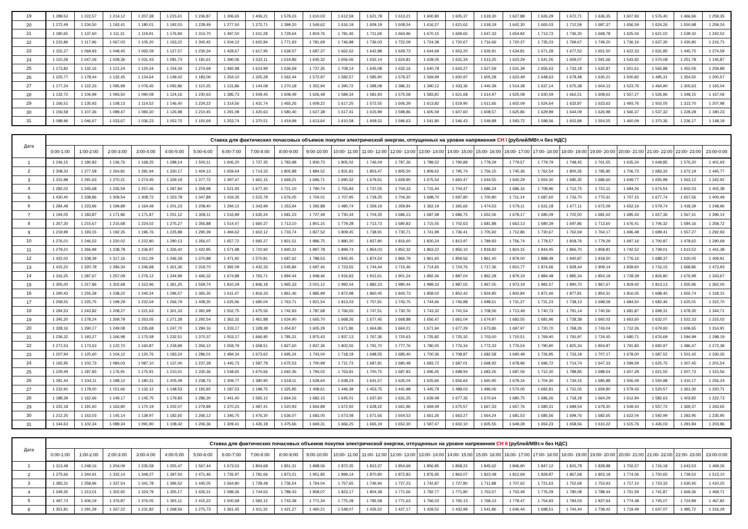| 19 | 1 289,53 | 1 222,57 | 1 214,12 | 1 207,38 | 1 215,61 | 1 236,87 | 1 306,65 | 1 406,21 | 1 579,23 | 1 610,03 | 1 612,59 | 1 621,78 | 1 613,21 | 1 600,80 | 1 605,37 | 1 619,30 | 1 627,88 | 1 626,29 | 1 672,71 | 1 636,35 | 1 607,93 | 1 576,40 | 1 466,66 | 1 259,35 |
| 20 | 1 272,49 | 1 234,50 | 1 193,41 | 1 180,01 | 1 192,03 | 1 228,49 | 1 277,50 | 1 272,71 | 1 399,20 | 1 549,62 | 1 616,19 | 1 609,19 | 1 608,54 | 1 616,27 | 1 621,62 | 1 618,19 | 1 642,30 | 1 665,03 | 1 712,59 | 1 687,37 | 1 656,59 | 1 624,26 | 1 550,98 | 1 259,24 |
| 21 | 1 180,65 | 1 137,60 | 1 111,31 | 1 119,91 | 1 176,84 | 1 314,70 | 1 497,50 | 1 611,28 | 1 729,64 | 1 819,76 | 1 781,46 | 1 711,69 | 1 664,96 | 1 670,15 | 1 669,65 | 1 647,33 | 1 654,84 | 1 713,73 | 1 736,30 | 1 668,78 | 1 625,04 | 1 621,02 | 1 539,32 | 1 242,52 |
| 22 | 1 215,86 | 1 117,96 | 1 067,03 | 1 105,20 | 1 163,22 | 1 300,45 | 1 504,12 | 1 602,84 | 1 771,93 | 1 781,69 | 1 746,88 | 1 736,03 | 1 722,09 | 1 724,38 | 1 720,67 | 1 716,66 | 1 720,37 | 1 735,23 | 1 769,67 | 1 749,20 | 1 736,16 | 1 637,30 | 1 430,80 | 1 216,71 |
| 23 | 1 152,27 | 1 069,93 | 1 048,45 | 1 065,09 | 1 127,57 | 1 230,34 | 1 428,67 | 1 617,95 | 1 639,57 | 1 687,37 | 1 662,52 | 1 642,88 | 1 629,73 | 1 644,69 | 1 653,20 | 1 626,91 | 1 634,81 | 1 671,28 | 1 677,52 | 1 651,50 | 1 622,33 | 1 631,85 | 1 445,75 | 1 274,59 |
| 24 | 1 110,28 | 1 047,06 | 1 028,36 | 1 031,43 | 1 081,73 | 1 181,61 | 1 390,06 | 1 532,11 | 1 619,86 | 1 645,32 | 1 656,06 | 1 632,14 | 1 624,81 | 1 628,05 | 1 631,34 | 1 613,25 | 1 623,29 | 1 641,05 | 1 659,07 | 1 591,66 | 1 543,92 | 1 570,08 | 1 251,78 | 1 145,87 |
| 25 | 1 173,82 | 1 132,16 | 1 121,24 | 1 120,24 | 1 154,34 | 1 274,69 | 1 492,98 | 1 614,99 | 1 636,69 | 1 737,35 | 1 708,14 | 1 645,08 | 1 632,16 | 1 640,78 | 1 643,27 | 1 627,59 | 1 631,39 | 1 656,63 | 1 733,18 | 1 632,87 | 1 551,61 | 1 565,88 | 1 452,06 | 1 259,89 |
| 26 | 1 225,77 | 1 178,44 | 1 132,45 | 1 124,64 | 1 149,42 | 1 183,06 | 1 254,10 | 1 325,28 | 1 562,44 | 1 572,97 | 1 582,57 | 1 585,90 | 1 579,37 | 1 569,99 | 1 600,97 | 1 605,28 | 1 623,49 | 1 648,63 | 1 678,48 | 1 630,21 | 1 500,82 | 1 495,31 | 1 354,50 | 1 200,57 |
| 27 | 1 177,24 | 1 122,33 | 1 095,99 | 1 076,45 | 1 092,86 | 1 110,25 | 1 131,86 | 1 144,08 | 1 270,18 | 1 352,94 | 1 390,72 | 1 398,08 | 1 386,31 | 1 390,12 | 1 433,36 | 1 440,39 | 1 514,38 | 1 637,14 | 1 675,38 | 1 604,13 | 1 523,76 | 1 464,90 | 1 305,63 | 1 165,04 |
| 28 | 1 132,72 | 1 106,99 | 1 093,50 | 1 090,08 | 1 124,16 | 1 230,63 | 1 385,73 | 1 509,45 | 1 608,49 | 1 626,48 | 1 589,34 | 1 581,93 | 1 575,58 | 1 583,81 | 1 621,68 | 1 614,97 | 1 625,08 | 1 630,59 | 1 662,51 | 1 608,62 | 1 557,27 | 1 526,96 | 1 348,15 | 1 167,06 |
| 29 | 1 166,51 | 1 135,93 | 1 108,13 | 1 114,52 | 1 146,40 | 1 224,22 | 1 314,56 | 1 431,74 | 1 465,26 | 1 609,22 | 1 617,25 | 1 572,55 | 1 606,29 | 1 613,82 | 1 619,90 | 1 611,66 | 1 602,09 | 1 624,64 | 1 633,87 | 1 623,63 | 1 493,76 | 1 502,05 | 1 313,70 | 1 207,98 |
| 30 | 1 156,58 | 1 107,36 | 1 089,47 | 1 084,30 | 1 126,98 | 1 210,45 | 1 291,08 | 1 420,63 | 1 580,40 | 1 627,38 | 1 617,41 | 1 615,99 | 1 598,86 | 1 605,59 | 1 607,60 | 1 608,57 | 1 625,86 | 1 629,89 | 1 644,09 | 1 626,98 | 1 566,37 | 1 537,32 | 1 228,28 | 1 180,23 |
| 31 | 1 088,96 | 1 046,67 | 1 033,67 | 1 036,23 | 1 052,75 | 1 150,69 | 1 253,74 | 1 370,51 | 1 419,99 | 1 613,64 | 1 610,58 | 1 609,52 | 1 596,63 | 1 541,80 | 1 546,43 | 1 549,88 | 1 593,72 | 1 598,56 | 1 602,89 | 1 554,55 | 1 460,09 | 1 370,36 | 1 236,17 | 1 148,19 |
| Дата | Ставка для фактических почасовых объемов покупки электрической энергии, отпущенных на уровне напряжения СН I (рублей/МВт.ч без НДС) | | | | | | | | | | | | | | | | | | | | | | | |
| --- | --- | --- | --- | --- | --- | --- | --- | --- | --- | --- | --- | --- | --- | --- | --- | --- | --- | --- | --- | --- | --- | --- | --- | --- |
| | 0:00-1:00 | 1:00-2:00 | 2:00-3:00 | 3:00-4:00 | 4:00-5:00 | 5:00-6:00 | 6:00-7:00 | 7:00-8:00 | 8:00-9:00 | 9:00-10:00 | 10:00- 11:00 | 11:00- 12:00 | 12:00- 13:00 | 13:00- 14:00 | 14:00- 15:00 | 15:00- 16:00 | 16:00- 17:00 | 17:00- 18:00 | 18:00- 19:00 | 19:00- 20:00 | 20:00- 21:00 | 21:00- 22:00 | 22:00- 23:00 | 23:00-0:00 |
| 1 | 1 246,15 | 1 180,83 | 1 136,76 | 1 168,25 | 1 288,14 | 1 500,11 | 1 606,20 | 1 737,35 | 1 783,98 | 1 830,73 | 1 805,02 | 1 746,04 | 1 787,36 | 1 789,52 | 1 790,89 | 1 778,29 | 1 779,57 | 1 779,79 | 1 748,45 | 1 761,55 | 1 635,24 | 1 648,85 | 1 576,20 | 1 401,93 |
| 2 | 1 308,33 | 1 277,58 | 1 264,81 | 1 281,94 | 1 330,17 | 1 404,13 | 1 659,64 | 1 714,33 | 1 805,88 | 1 884,52 | 1 831,81 | 1 803,47 | 1 805,50 | 1 809,62 | 1 795,74 | 1 756,15 | 1 745,36 | 1 762,54 | 1 800,35 | 1 785,85 | 1 706,73 | 1 683,32 | 1 672,19 | 1 445,77 |
| 3 | 1 315,98 | 1 291,63 | 1 270,21 | 1 274,45 | 1 329,19 | 1 377,72 | 1 497,47 | 1 661,15 | 1 669,21 | 1 696,71 | 1 690,32 | 1 679,61 | 1 659,90 | 1 675,54 | 1 660,47 | 1 644,55 | 1 640,29 | 1 654,30 | 1 685,35 | 1 686,60 | 1 649,77 | 1 655,99 | 1 563,12 | 1 342,92 |
| 4 | 1 282,02 | 1 245,68 | 1 235,59 | 1 257,46 | 1 287,84 | 1 358,98 | 1 521,93 | 1 677,30 | 1 721,10 | 1 790,74 | 1 755,84 | 1 737,05 | 1 704,33 | 1 715,44 | 1 704,47 | 1 686,24 | 1 686,16 | 1 708,96 | 1 712,75 | 1 721,11 | 1 684,26 | 1 674,54 | 1 602,03 | 1 402,38 |
| 5 | 1 430,40 | 1 338,86 | 1 309,54 | 1 308,72 | 1 323,78 | 1 347,89 | 1 433,35 | 1 515,79 | 1 676,05 | 1 704,01 | 1 707,95 | 1 718,25 | 1 704,30 | 1 698,70 | 1 697,80 | 1 700,80 | 1 711,14 | 1 687,60 | 1 716,70 | 1 770,31 | 1 707,15 | 1 677,74 | 1 657,56 | 1 400,49 |
| 6 | 1 284,48 | 1 223,96 | 1 199,89 | 1 164,49 | 1 201,23 | 1 208,40 | 1 294,12 | 1 343,99 | 1 353,94 | 1 392,88 | 1 480,74 | 1 359,19 | 1 359,84 | 1 362,19 | 1 365,66 | 1 474,53 | 1 579,11 | 1 631,18 | 1 677,11 | 1 672,09 | 1 652,16 | 1 579,74 | 1 418,39 | 1 248,96 |
| 7 | 1 194,05 | 1 183,87 | 1 171,86 | 1 171,87 | 1 251,12 | 1 308,11 | 1 516,89 | 1 635,24 | 1 681,23 | 1 727,49 | 1 730,34 | 1 704,35 | 1 686,13 | 1 687,48 | 1 686,75 | 1 652,06 | 1 678,17 | 1 685,09 | 1 702,50 | 1 681,62 | 1 685,43 | 1 657,36 | 1 567,41 | 1 396,14 |
| 8 | 1 267,30 | 1 215,67 | 1 215,68 | 1 224,02 | 1 275,27 | 1 356,88 | 1 514,47 | 1 660,37 | 1 713,10 | 1 801,15 | 1 779,28 | 1 713,73 | 1 680,83 | 1 715,55 | 1 702,63 | 1 681,88 | 1 663,13 | 1 680,39 | 1 697,86 | 1 713,60 | 1 676,41 | 1 706,32 | 1 584,16 | 1 358,72 |
| 9 | 1 219,99 | 1 193,15 | 1 192,35 | 1 196,76 | 1 225,88 | 1 290,39 | 1 494,62 | 1 602,12 | 1 733,74 | 1 827,52 | 1 809,45 | 1 738,91 | 1 730,71 | 1 741,99 | 1 736,41 | 1 705,92 | 1 712,86 | 1 730,67 | 1 762,69 | 1 764,17 | 1 696,48 | 1 699,41 | 1 557,27 | 1 292,93 |
| 10 | 1 276,01 | 1 246,52 | 1 220,02 | 1 222,80 | 1 290,13 | 1 356,07 | 1 657,72 | 1 692,27 | 1 831,51 | 1 886,75 | 1 880,20 | 1 837,80 | 1 816,60 | 1 830,24 | 1 813,97 | 1 789,93 | 1 756,74 | 1 778,57 | 1 818,76 | 1 779,29 | 1 697,16 | 1 700,87 | 1 478,62 | 1 290,69 |
| 11 | 1 279,21 | 1 266,99 | 1 238,78 | 1 236,97 | 1 326,42 | 1 422,95 | 1 571,98 | 1 710,92 | 1 840,31 | 1 897,78 | 1 899,74 | 1 854,03 | 1 852,32 | 1 863,22 | 1 856,10 | 1 818,82 | 1 824,15 | 1 844,45 | 1 866,70 | 1 858,81 | 1 742,52 | 1 739,01 | 1 613,52 | 1 441,38 |
| 12 | 1 422,02 | 1 338,39 | 1 317,16 | 1 311,29 | 1 346,28 | 1 370,88 | 1 471,92 | 1 570,81 | 1 687,62 | 1 788,53 | 1 845,45 | 1 874,54 | 1 866,79 | 1 861,60 | 1 859,56 | 1 861,40 | 1 879,00 | 1 888,48 | 1 940,87 | 1 918,50 | 1 776,16 | 1 688,37 | 1 620,05 | 1 409,91 |
| 13 | 1 415,22 | 1 320,78 | 1 284,34 | 1 246,68 | 1 301,36 | 1 319,70 | 1 392,09 | 1 432,33 | 1 545,84 | 1 697,46 | 1 723,55 | 1 744,44 | 1 715,46 | 1 714,65 | 1 724,76 | 1 717,36 | 1 810,77 | 1 874,66 | 1 928,44 | 1 909,14 | 1 839,60 | 1 716,15 | 1 668,86 | 1 473,93 |
| 14 | 1 316,25 | 1 287,67 | 1 257,09 | 1 276,12 | 1 344,99 | 1 466,32 | 1 674,88 | 1 765,71 | 1 894,44 | 1 948,46 | 1 916,83 | 1 912,61 | 1 901,24 | 1 892,46 | 1 887,04 | 1 862,28 | 1 879,19 | 1 884,48 | 1 885,34 | 1 854,18 | 1 728,39 | 1 826,80 | 1 676,99 | 1 343,67 |
| 15 | 1 355,00 | 1 317,86 | 1 302,68 | 1 312,96 | 1 361,25 | 1 559,74 | 1 810,29 | 1 846,18 | 1 965,33 | 2 001,12 | 1 992,04 | 1 882,23 | 1 980,44 | 1 989,33 | 1 987,02 | 1 967,05 | 1 973,19 | 1 982,57 | 1 890,70 | 1 867,67 | 1 819,42 | 1 813,13 | 1 555,96 | 1 362,00 |
| 16 | 1 290,43 | 1 255,39 | 1 238,22 | 1 240,24 | 1 296,57 | 1 365,35 | 1 611,47 | 1 816,33 | 1 861,46 | 1 885,99 | 1 872,98 | 1 860,45 | 1 843,73 | 1 858,02 | 1 852,42 | 1 824,85 | 1 842,84 | 1 871,46 | 1 877,81 | 1 854,31 | 1 816,05 | 1 698,45 | 1 655,74 | 1 318,15 |
| 17 | 1 258,55 | 1 225,75 | 1 199,29 | 1 222,04 | 1 266,79 | 1 408,35 | 1 625,96 | 1 680,04 | 1 763,71 | 1 821,54 | 1 813,03 | 1 757,81 | 1 743,75 | 1 744,66 | 1 746,88 | 1 698,61 | 1 731,37 | 1 731,23 | 1 738,13 | 1 698,58 | 1 684,50 | 1 682,46 | 1 625,01 | 1 322,70 |
| 18 | 1 294,53 | 1 243,82 | 1 208,27 | 1 221,63 | 1 301,33 | 1 391,99 | 1 552,75 | 1 675,56 | 1 742,93 | 1 787,68 | 1 766,55 | 1 747,51 | 1 730,76 | 1 743,32 | 1 741,54 | 1 708,56 | 1 713,49 | 1 740,73 | 1 791,14 | 1 740,56 | 1 681,87 | 1 699,31 | 1 678,35 | 1 344,71 |
| 19 | 1 345,20 | 1 278,24 | 1 269,79 | 1 263,05 | 1 271,28 | 1 292,54 | 1 362,32 | 1 461,88 | 1 634,90 | 1 665,70 | 1 668,26 | 1 677,45 | 1 668,88 | 1 656,47 | 1 661,04 | 1 674,97 | 1 683,55 | 1 681,96 | 1 728,38 | 1 692,02 | 1 663,60 | 1 632,07 | 1 522,33 | 1 315,02 |
| 20 | 1 328,16 | 1 290,17 | 1 249,08 | 1 235,68 | 1 247,70 | 1 284,16 | 1 333,17 | 1 328,38 | 1 454,87 | 1 605,29 | 1 671,86 | 1 664,86 | 1 664,21 | 1 671,94 | 1 677,29 | 1 673,86 | 1 697,97 | 1 720,70 | 1 768,26 | 1 743,04 | 1 712,26 | 1 679,93 | 1 606,65 | 1 314,91 |
| 21 | 1 236,32 | 1 193,27 | 1 166,98 | 1 175,58 | 1 232,51 | 1 370,37 | 1 553,17 | 1 666,95 | 1 785,31 | 1 875,43 | 1 837,13 | 1 767,36 | 1 720,63 | 1 725,82 | 1 725,32 | 1 703,00 | 1 710,51 | 1 769,40 | 1 791,97 | 1 724,45 | 1 680,71 | 1 676,69 | 1 594,99 | 1 298,19 |
| 22 | 1 271,53 | 1 173,63 | 1 122,70 | 1 160,87 | 1 218,89 | 1 356,12 | 1 559,79 | 1 658,51 | 1 827,60 | 1 837,36 | 1 802,55 | 1 791,70 | 1 777,76 | 1 780,05 | 1 776,34 | 1 772,33 | 1 776,04 | 1 790,90 | 1 825,34 | 1 804,87 | 1 791,83 | 1 692,97 | 1 486,47 | 1 272,38 |
| 23 | 1 207,94 | 1 125,60 | 1 104,12 | 1 120,76 | 1 183,24 | 1 286,01 | 1 484,34 | 1 673,62 | 1 695,24 | 1 743,04 | 1 718,19 | 1 698,55 | 1 685,40 | 1 700,36 | 1 708,87 | 1 682,58 | 1 690,48 | 1 726,95 | 1 733,19 | 1 707,17 | 1 678,00 | 1 687,52 | 1 501,42 | 1 330,26 |
| 24 | 1 165,95 | 1 102,73 | 1 084,03 | 1 087,10 | 1 137,40 | 1 237,28 | 1 445,73 | 1 587,78 | 1 675,53 | 1 700,99 | 1 711,73 | 1 687,81 | 1 680,48 | 1 683,72 | 1 687,01 | 1 668,92 | 1 678,96 | 1 696,72 | 1 714,74 | 1 647,33 | 1 599,59 | 1 625,75 | 1 307,45 | 1 201,54 |
| 25 | 1 229,49 | 1 187,83 | 1 176,91 | 1 175,91 | 1 210,01 | 1 330,36 | 1 548,65 | 1 670,66 | 1 692,36 | 1 793,02 | 1 763,81 | 1 700,75 | 1 687,83 | 1 696,45 | 1 698,94 | 1 683,26 | 1 687,06 | 1 712,30 | 1 788,85 | 1 688,54 | 1 607,28 | 1 621,55 | 1 507,73 | 1 315,56 |
| 26 | 1 281,44 | 1 234,11 | 1 188,12 | 1 180,31 | 1 205,09 | 1 238,73 | 1 309,77 | 1 380,95 | 1 618,11 | 1 628,64 | 1 638,24 | 1 641,57 | 1 635,04 | 1 625,66 | 1 656,64 | 1 660,95 | 1 679,16 | 1 704,30 | 1 734,15 | 1 685,88 | 1 556,49 | 1 550,98 | 1 410,17 | 1 256,24 |
| 27 | 1 232,91 | 1 178,00 | 1 151,66 | 1 132,12 | 1 148,53 | 1 165,92 | 1 187,53 | 1 199,75 | 1 325,85 | 1 408,61 | 1 446,39 | 1 453,75 | 1 441,98 | 1 445,79 | 1 489,03 | 1 496,06 | 1 570,05 | 1 692,81 | 1 731,05 | 1 659,80 | 1 579,43 | 1 520,57 | 1 361,30 | 1 220,71 |
| 28 | 1 188,39 | 1 162,66 | 1 149,17 | 1 145,75 | 1 179,83 | 1 286,30 | 1 441,40 | 1 565,12 | 1 664,16 | 1 682,15 | 1 645,01 | 1 637,60 | 1 631,25 | 1 639,48 | 1 677,35 | 1 670,64 | 1 680,75 | 1 686,26 | 1 718,18 | 1 664,29 | 1 612,94 | 1 582,63 | 1 403,82 | 1 222,73 |
| 29 | 1 222,18 | 1 191,60 | 1 163,80 | 1 170,19 | 1 202,07 | 1 279,89 | 1 370,23 | 1 487,41 | 1 520,93 | 1 664,89 | 1 672,92 | 1 628,22 | 1 661,96 | 1 669,49 | 1 675,57 | 1 667,33 | 1 657,76 | 1 680,31 | 1 689,54 | 1 679,30 | 1 549,43 | 1 557,72 | 1 369,37 | 1 263,65 |
| 30 | 1 212,25 | 1 163,03 | 1 145,14 | 1 139,97 | 1 182,65 | 1 266,12 | 1 346,75 | 1 476,30 | 1 636,07 | 1 683,05 | 1 673,08 | 1 671,66 | 1 654,53 | 1 661,26 | 1 663,27 | 1 664,24 | 1 681,53 | 1 685,56 | 1 699,76 | 1 682,65 | 1 622,04 | 1 592,99 | 1 283,95 | 1 235,90 |
| 31 | 1 144,63 | 1 102,34 | 1 089,34 | 1 091,90 | 1 108,42 | 1 206,36 | 1 309,41 | 1 426,18 | 1 475,66 | 1 669,31 | 1 666,25 | 1 665,19 | 1 652,30 | 1 597,47 | 1 602,10 | 1 605,55 | 1 649,39 | 1 654,23 | 1 658,56 | 1 610,22 | 1 515,76 | 1 426,03 | 1 291,84 | 1 203,86 |
| Дата | Ставка для фактических почасовых объемов покупки электрической энергии, отпущенных на уровне напряжения СН II (рублей/МВт.ч без НДС) | | | | | | | | | | | | | | | | | | | | | | | |
| --- | --- | --- | --- | --- | --- | --- | --- | --- | --- | --- | --- | --- | --- | --- | --- | --- | --- | --- | --- | --- | --- | --- | --- | --- |
| | 0:00-1:00 | 1:00-2:00 | 2:00-3:00 | 3:00-4:00 | 4:00-5:00 | 5:00-6:00 | 6:00-7:00 | 7:00-8:00 | 8:00-9:00 | 9:00-10:00 | 10:00- 11:00 | 11:00- 12:00 | 12:00- 13:00 | 13:00- 14:00 | 14:00- 15:00 | 15:00- 16:00 | 16:00- 17:00 | 17:00- 18:00 | 18:00- 19:00 | 19:00- 20:00 | 20:00- 21:00 | 21:00- 22:00 | 22:00- 23:00 | 23:00-0:00 |
| 1 | 1 313,48 | 1 248,16 | 1 204,09 | 1 235,58 | 1 355,47 | 1 567,44 | 1 673,53 | 1 804,68 | 1 851,31 | 1 898,06 | 1 872,35 | 1 813,37 | 1 854,69 | 1 856,85 | 1 858,22 | 1 845,62 | 1 846,90 | 1 847,12 | 1 815,78 | 1 828,88 | 1 702,57 | 1 716,18 | 1 643,53 | 1 469,26 |
| 2 | 1 375,66 | 1 344,91 | 1 332,14 | 1 349,27 | 1 397,50 | 1 471,46 | 1 726,97 | 1 781,66 | 1 873,21 | 1 951,85 | 1 899,14 | 1 870,80 | 1 872,83 | 1 876,95 | 1 863,07 | 1 823,48 | 1 812,69 | 1 829,87 | 1 867,68 | 1 853,18 | 1 774,06 | 1 750,65 | 1 739,52 | 1 513,10 |
| 3 | 1 383,31 | 1 358,96 | 1 337,54 | 1 341,78 | 1 396,52 | 1 445,05 | 1 564,80 | 1 728,48 | 1 736,54 | 1 764,04 | 1 757,65 | 1 746,94 | 1 727,23 | 1 742,87 | 1 727,80 | 1 711,88 | 1 707,62 | 1 721,63 | 1 752,68 | 1 753,93 | 1 717,10 | 1 723,32 | 1 630,45 | 1 410,25 |
| 4 | 1 349,35 | 1 313,01 | 1 302,92 | 1 324,79 | 1 355,17 | 1 426,31 | 1 589,26 | 1 744,63 | 1 788,43 | 1 858,07 | 1 823,17 | 1 804,38 | 1 771,66 | 1 782,77 | 1 771,80 | 1 753,57 | 1 753,49 | 1 776,29 | 1 780,08 | 1 788,44 | 1 751,59 | 1 741,87 | 1 669,36 | 1 469,71 |
| 5 | 1 497,73 | 1 406,19 | 1 376,87 | 1 376,05 | 1 391,11 | 1 415,22 | 1 500,68 | 1 583,12 | 1 743,38 | 1 771,34 | 1 775,28 | 1 785,58 | 1 771,63 | 1 766,03 | 1 765,13 | 1 768,13 | 1 778,47 | 1 754,93 | 1 784,03 | 1 837,64 | 1 774,48 | 1 745,07 | 1 724,89 | 1 467,82 |
| 6 | 1 351,81 | 1 291,29 | 1 267,22 | 1 231,82 | 1 268,56 | 1 275,73 | 1 361,45 | 1 411,32 | 1 421,27 | 1 460,21 | 1 548,07 | 1 426,52 | 1 427,17 | 1 429,52 | 1 432,99 | 1 541,86 | 1 646,44 | 1 698,51 | 1 744,44 | 1 739,42 | 1 719,49 | 1 647,07 | 1 485,72 | 1 316,29 |